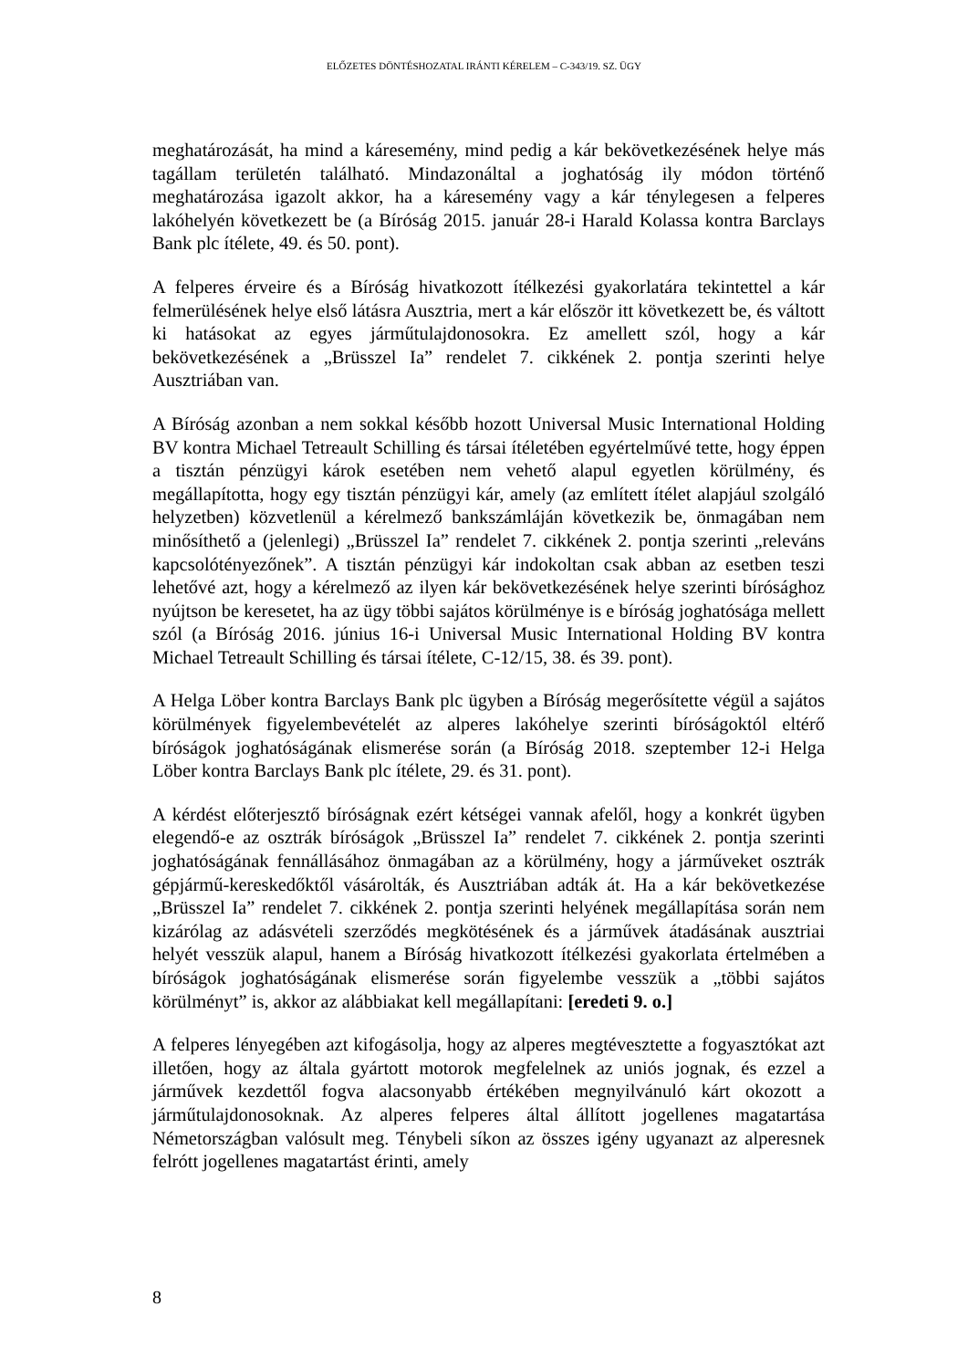ELŐZETES DÖNTÉSHOZATAL IRÁNTI KÉRELEM – C-343/19. SZ. ÜGY
meghatározását, ha mind a káresemény, mind pedig a kár bekövetkezésének helye más tagállam területén található. Mindazonáltal a joghatóság ily módon történő meghatározása igazolt akkor, ha a káresemény vagy a kár ténylegesen a felperes lakóhelyén következett be (a Bíróság 2015. január 28-i Harald Kolassa kontra Barclays Bank plc ítélete, 49. és 50. pont).
A felperes érveire és a Bíróság hivatkozott ítélkezési gyakorlatára tekintettel a kár felmerülésének helye első látásra Ausztria, mert a kár először itt következett be, és váltott ki hatásokat az egyes járműtulajdonosokra. Ez amellett szól, hogy a kár bekövetkezésének a „Brüsszel Ia” rendelet 7. cikkének 2. pontja szerinti helye Ausztriában van.
A Bíróság azonban a nem sokkal később hozott Universal Music International Holding BV kontra Michael Tetreault Schilling és társai ítéletében egyértelművé tette, hogy éppen a tisztán pénzügyi károk esetében nem vehető alapul egyetlen körülmény, és megállapította, hogy egy tisztán pénzügyi kár, amely (az említett ítélet alapjául szolgáló helyzetben) közvetlenül a kérelmező bankszámláján következik be, önmagában nem minősíthető a (jelenlegi) „Brüsszel Ia” rendelet 7. cikkének 2. pontja szerinti „releváns kapcsolótényezőnek”. A tisztán pénzügyi kár indokoltan csak abban az esetben teszi lehetővé azt, hogy a kérelmező az ilyen kár bekövetkezésének helye szerinti bírósághoz nyújtson be keresetet, ha az ügy többi sajátos körülménye is e bíróság joghatósága mellett szól (a Bíróság 2016. június 16-i Universal Music International Holding BV kontra Michael Tetreault Schilling és társai ítélete, C-12/15, 38. és 39. pont).
A Helga Löber kontra Barclays Bank plc ügyben a Bíróság megerősítette végül a sajátos körülmények figyelembevételét az alperes lakóhelye szerinti bíróságoktól eltérő bíróságok joghatóságának elismerése során (a Bíróság 2018. szeptember 12-i Helga Löber kontra Barclays Bank plc ítélete, 29. és 31. pont).
A kérdést előterjesztő bíróságnak ezért kétségei vannak afelől, hogy a konkrét ügyben elegendő-e az osztrák bíróságok „Brüsszel Ia” rendelet 7. cikkének 2. pontja szerinti joghatóságának fennállásához önmagában az a körülmény, hogy a járműveket osztrák gépjármű-kereskedőktől vásárolták, és Ausztriában adták át. Ha a kár bekövetkezése „Brüsszel Ia” rendelet 7. cikkének 2. pontja szerinti helyének megállapítása során nem kizárólag az adásvételi szerződés megkötésének és a járművek átadásának ausztriai helyét vesszük alapul, hanem a Bíróság hivatkozott ítélkezési gyakorlata értelmében a bíróságok joghatóságának elismerése során figyelembe vesszük a „többi sajátos körülményt” is, akkor az alábbiakat kell megállapítani: [eredeti 9. o.]
A felperes lényegében azt kifogásolja, hogy az alperes megtévesztette a fogyasztókat azt illetően, hogy az általa gyártott motorok megfelelnek az uniós jognak, és ezzel a járművek kezdettől fogva alacsonyabb értékében megnyilvánuló kárt okozott a járműtulajdonosoknak. Az alperes felperes által állított jogellenes magatartása Németországban valósult meg. Ténybeli síkon az összes igény ugyanazt az alperesnek felrótt jogellenes magatartást érinti, amely
8